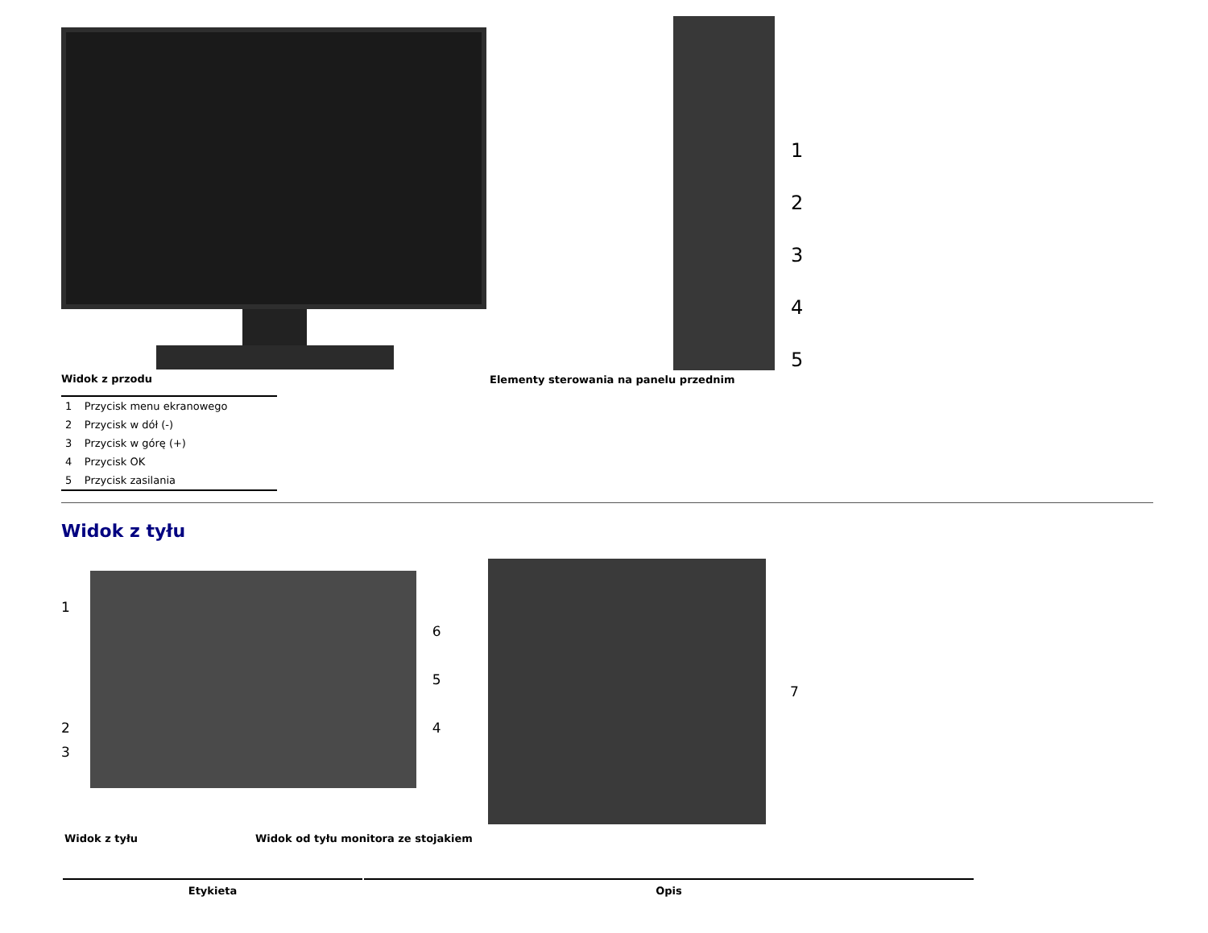Widok z przodu
1
2
3
4
5
Elementy sterowania na panelu przednim
| 1 | Przycisk menu ekranowego |
| 2 | Przycisk w dół (-) |
| 3 | Przycisk w górę (+) |
| 4 | Przycisk OK |
| 5 | Przycisk zasilania |
Widok z tyłu
1
2
3
6
5
4
7
Widok z tyłu Widok od tyłu monitora ze stojakiem
| Etykieta | Opis |
| --- | --- |